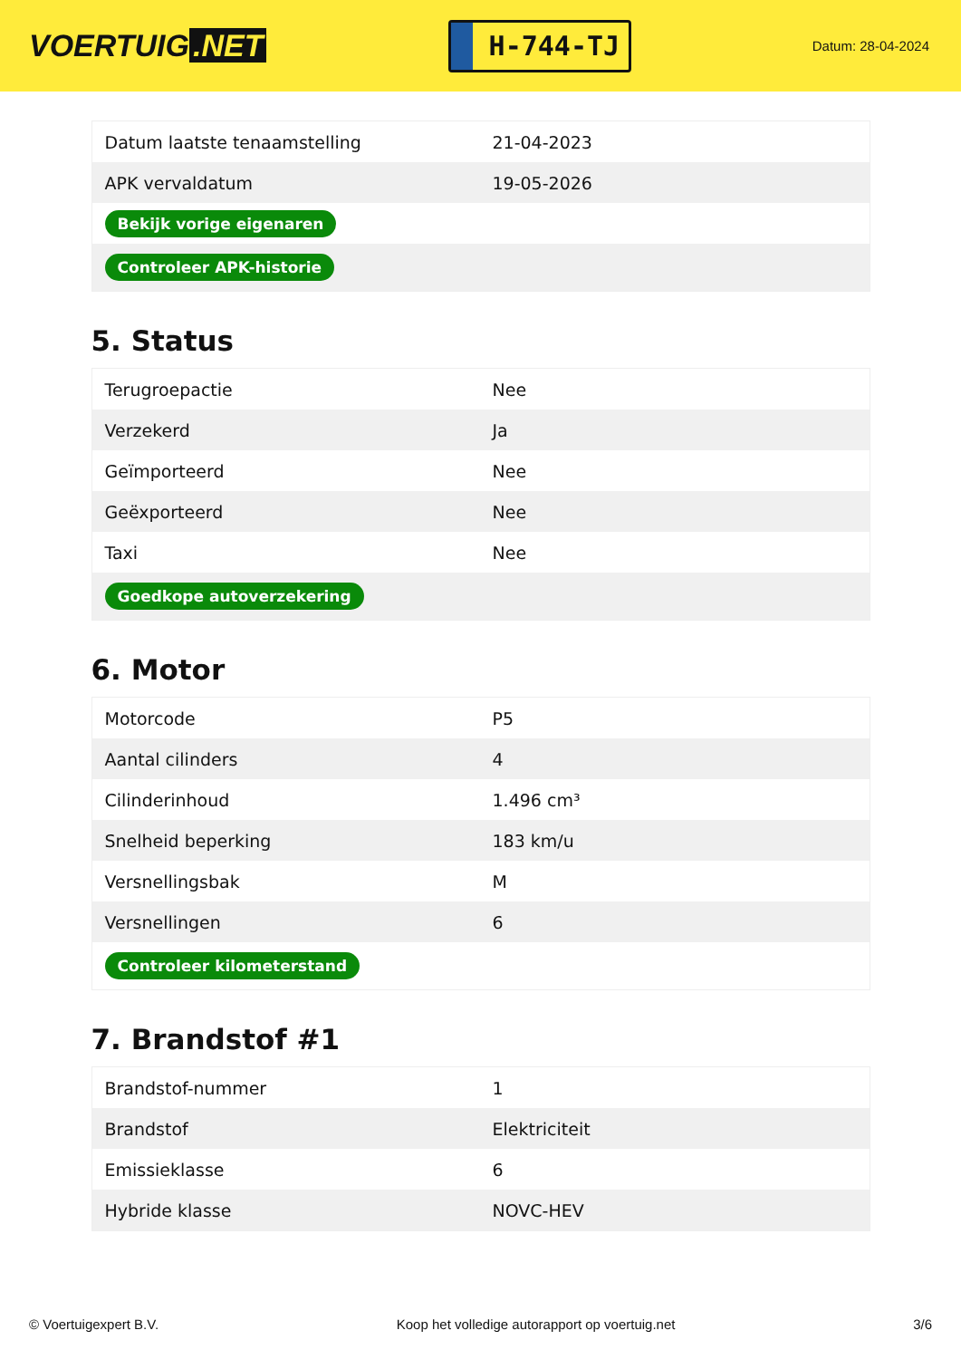VOERTUIG.NET
H-744-TJ
Datum: 28-04-2024
| Datum laatste tenaamstelling | 21-04-2023 |
| APK vervaldatum | 19-05-2026 |
| Bekijk vorige eigenaren | |
| Controleer APK-historie | |
5. Status
| Terugroepactie | Nee |
| Verzekerd | Ja |
| Geïmporteerd | Nee |
| Geëxporteerd | Nee |
| Taxi | Nee |
| Goedkope autoverzekering | |
6. Motor
| Motorcode | P5 |
| Aantal cilinders | 4 |
| Cilinderinhoud | 1.496 cm³ |
| Snelheid beperking | 183 km/u |
| Versnellingsbak | M |
| Versnellingen | 6 |
| Controleer kilometerstand | |
7. Brandstof #1
| Brandstof-nummer | 1 |
| Brandstof | Elektriciteit |
| Emissieklasse | 6 |
| Hybride klasse | NOVC-HEV |
© Voertuigexpert B.V. Koop het volledige autorapport op voertuig.net 3/6